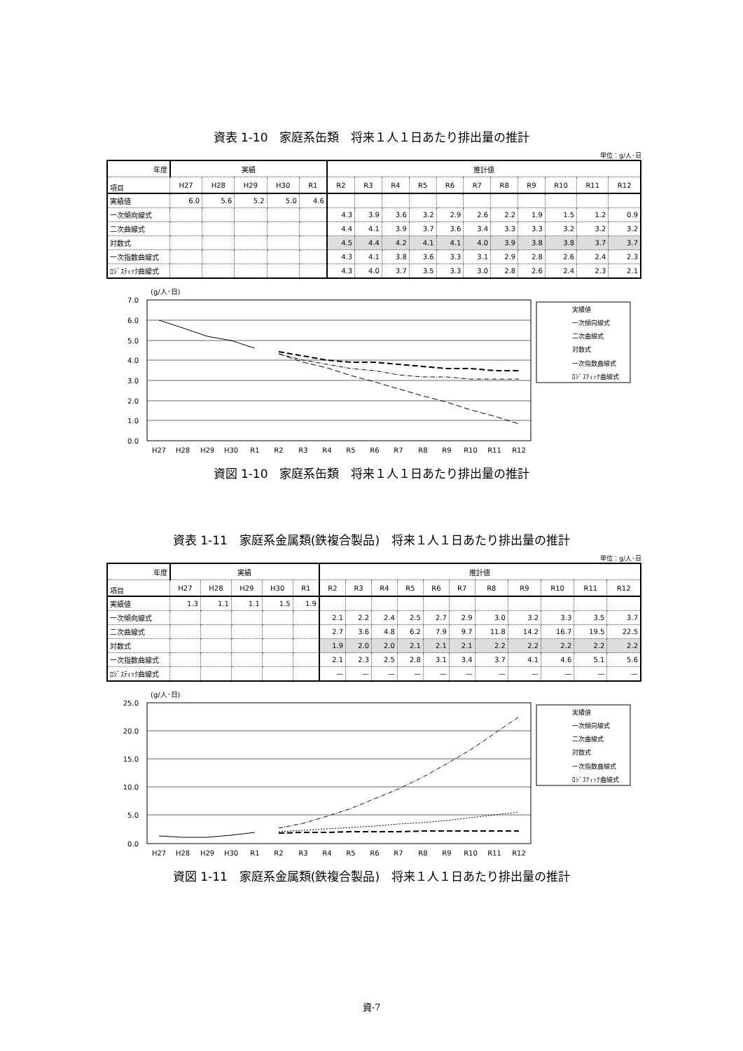資表 1-10　家庭系缶類　将来１人１日あたり排出量の推計
単位：g/人･日
| 年度 | 実績 | | | | | 推計値 | | | | | | | | | | |
| --- | --- | --- | --- | --- | --- | --- | --- | --- | --- | --- | --- | --- | --- | --- | --- | --- |
| 項目 | H27 | H28 | H29 | H30 | R1 | R2 | R3 | R4 | R5 | R6 | R7 | R8 | R9 | R10 | R11 | R12 |
| 実績値 | 6.0 | 5.6 | 5.2 | 5.0 | 4.6 | | | | | | | | | | | |
| 一次傾向線式 | | | | | | 4.3 | 3.9 | 3.6 | 3.2 | 2.9 | 2.6 | 2.2 | 1.9 | 1.5 | 1.2 | 0.9 |
| 二次曲線式 | | | | | | 4.4 | 4.1 | 3.9 | 3.7 | 3.6 | 3.4 | 3.3 | 3.3 | 3.2 | 3.2 | 3.2 |
| 対数式 | | | | | | 4.5 | 4.4 | 4.2 | 4.1 | 4.1 | 4.0 | 3.9 | 3.8 | 3.8 | 3.7 | 3.7 |
| 一次指数曲線式 | | | | | | 4.3 | 4.1 | 3.8 | 3.6 | 3.3 | 3.1 | 2.9 | 2.8 | 2.6 | 2.4 | 2.3 |
| ﾛｼﾞｽﾃｨｯｸ曲線式 | | | | | | 4.3 | 4.0 | 3.7 | 3.5 | 3.3 | 3.0 | 2.8 | 2.6 | 2.4 | 2.3 | 2.1 |
(g/人･日)
7.0
6.0
5.0
4.0
3.0
2.0
1.0
0.0
H27
H28
H29
H30
R1
R2
R3
R4
R5
R6
R7
R8
R9
R10
R11
R12
実績値
一次傾向線式
二次曲線式
対数式
一次指数曲線式
ﾛｼﾞｽﾃｨｯｸ曲線式
資図 1-10　家庭系缶類　将来１人１日あたり排出量の推計
資表 1-11　家庭系金属類(鉄複合製品)　将来１人１日あたり排出量の推計
単位：g/人･日
| 年度 | 実績 | | | | | 推計値 | | | | | | | | | | |
| --- | --- | --- | --- | --- | --- | --- | --- | --- | --- | --- | --- | --- | --- | --- | --- | --- |
| 項目 | H27 | H28 | H29 | H30 | R1 | R2 | R3 | R4 | R5 | R6 | R7 | R8 | R9 | R10 | R11 | R12 |
| 実績値 | 1.3 | 1.1 | 1.1 | 1.5 | 1.9 | | | | | | | | | | | |
| 一次傾向線式 | | | | | | 2.1 | 2.2 | 2.4 | 2.5 | 2.7 | 2.9 | 3.0 | 3.2 | 3.3 | 3.5 | 3.7 |
| 二次曲線式 | | | | | | 2.7 | 3.6 | 4.8 | 6.2 | 7.9 | 9.7 | 11.8 | 14.2 | 16.7 | 19.5 | 22.5 |
| 対数式 | | | | | | 1.9 | 2.0 | 2.0 | 2.1 | 2.1 | 2.1 | 2.2 | 2.2 | 2.2 | 2.2 | 2.2 |
| 一次指数曲線式 | | | | | | 2.1 | 2.3 | 2.5 | 2.8 | 3.1 | 3.4 | 3.7 | 4.1 | 4.6 | 5.1 | 5.6 |
| ﾛｼﾞｽﾃｨｯｸ曲線式 | | | | | | — | — | — | — | — | — | — | — | — | — | — |
(g/人･日)
25.0
20.0
15.0
10.0
5.0
0.0
H27
H28
H29
H30
R1
R2
R3
R4
R5
R6
R7
R8
R9
R10
R11
R12
実績値
一次傾向線式
二次曲線式
対数式
一次指数曲線式
ﾛｼﾞｽﾃｨｯｸ曲線式
資図 1-11　家庭系金属類(鉄複合製品)　将来１人１日あたり排出量の推計
資-7